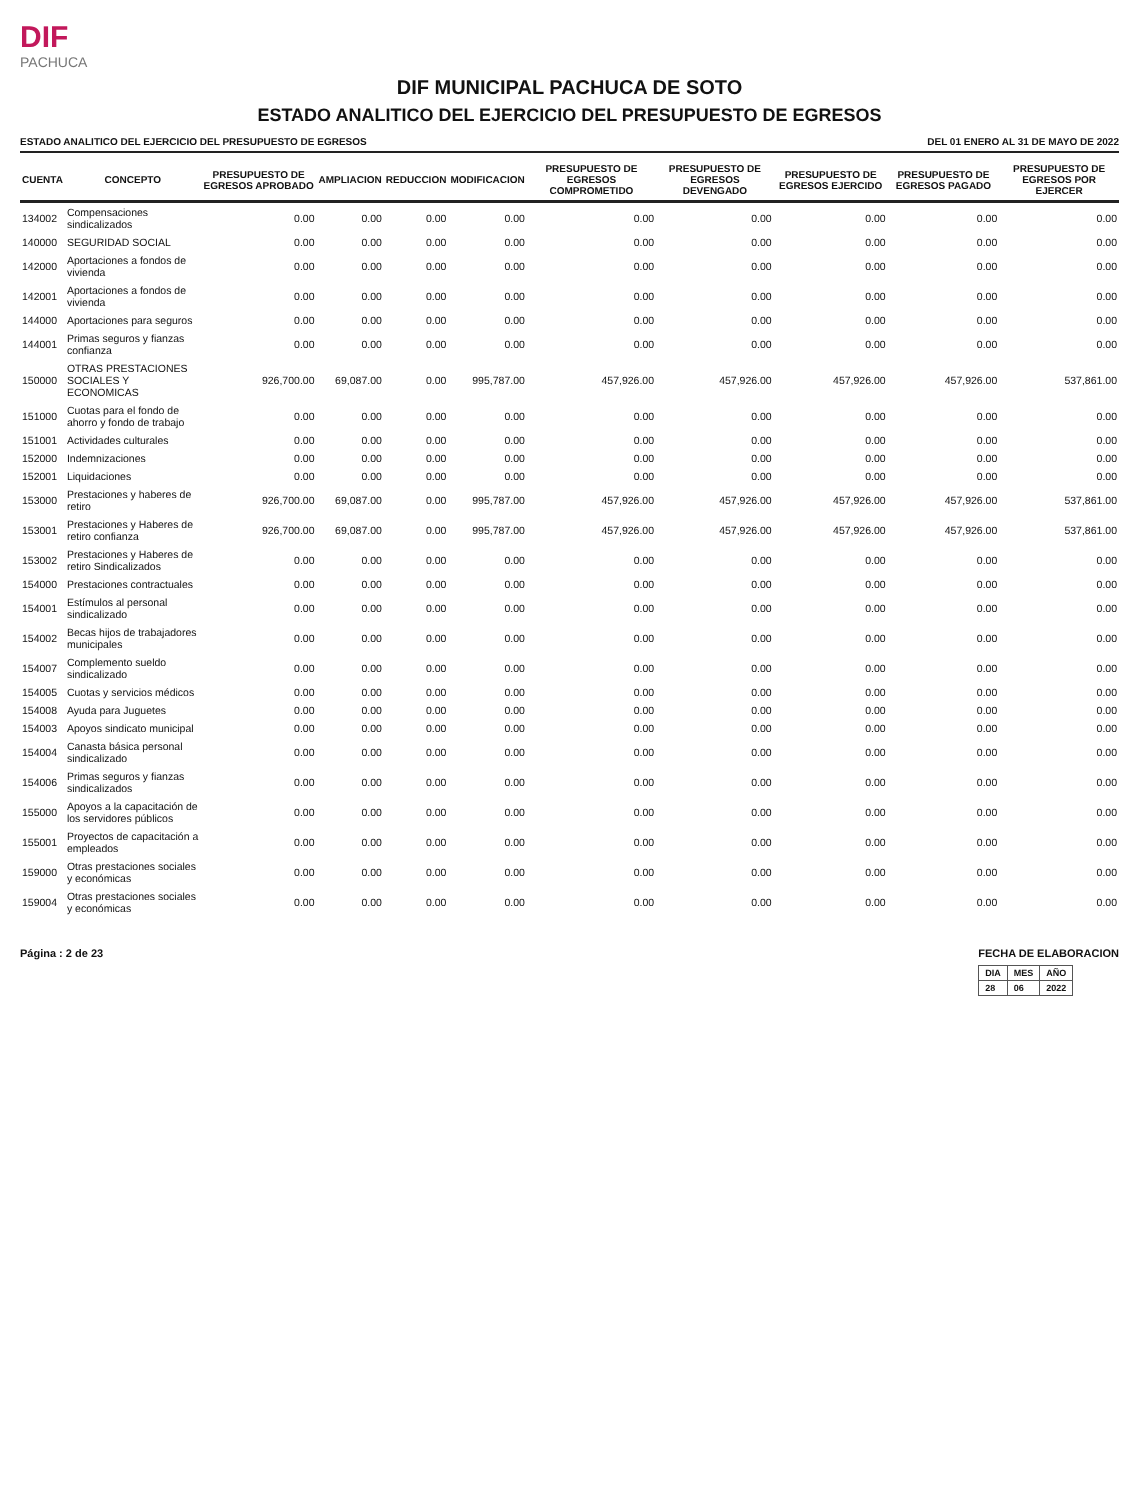DIF
PACHUCA
DIF MUNICIPAL PACHUCA DE SOTO
ESTADO ANALITICO DEL EJERCICIO DEL PRESUPUESTO DE EGRESOS
ESTADO ANALITICO DEL EJERCICIO DEL PRESUPUESTO DE EGRESOS DEL 01 ENERO AL 31 DE MAYO DE 2022
| CUENTA | CONCEPTO | PRESUPUESTO DE EGRESOS APROBADO | AMPLIACION | REDUCCION | MODIFICACION | PRESUPUESTO DE EGRESOS COMPROMETIDO | PRESUPUESTO DE EGRESOS DEVENGADO | PRESUPUESTO DE EGRESOS EJERCIDO | PRESUPUESTO DE EGRESOS PAGADO | PRESUPUESTO DE EGRESOS POR EJERCER |
| --- | --- | --- | --- | --- | --- | --- | --- | --- | --- | --- |
| 134002 | Compensaciones sindicalizados | 0.00 | 0.00 | 0.00 | 0.00 | 0.00 | 0.00 | 0.00 | 0.00 | 0.00 |
| 140000 | SEGURIDAD SOCIAL | 0.00 | 0.00 | 0.00 | 0.00 | 0.00 | 0.00 | 0.00 | 0.00 | 0.00 |
| 142000 | Aportaciones a fondos de vivienda | 0.00 | 0.00 | 0.00 | 0.00 | 0.00 | 0.00 | 0.00 | 0.00 | 0.00 |
| 142001 | Aportaciones a fondos de vivienda | 0.00 | 0.00 | 0.00 | 0.00 | 0.00 | 0.00 | 0.00 | 0.00 | 0.00 |
| 144000 | Aportaciones para seguros | 0.00 | 0.00 | 0.00 | 0.00 | 0.00 | 0.00 | 0.00 | 0.00 | 0.00 |
| 144001 | Primas seguros y fianzas confianza | 0.00 | 0.00 | 0.00 | 0.00 | 0.00 | 0.00 | 0.00 | 0.00 | 0.00 |
| 150000 | OTRAS PRESTACIONES SOCIALES Y ECONOMICAS | 926,700.00 | 69,087.00 | 0.00 | 995,787.00 | 457,926.00 | 457,926.00 | 457,926.00 | 457,926.00 | 537,861.00 |
| 151000 | Cuotas para el fondo de ahorro y fondo de trabajo | 0.00 | 0.00 | 0.00 | 0.00 | 0.00 | 0.00 | 0.00 | 0.00 | 0.00 |
| 151001 | Actividades culturales | 0.00 | 0.00 | 0.00 | 0.00 | 0.00 | 0.00 | 0.00 | 0.00 | 0.00 |
| 152000 | Indemnizaciones | 0.00 | 0.00 | 0.00 | 0.00 | 0.00 | 0.00 | 0.00 | 0.00 | 0.00 |
| 152001 | Liquidaciones | 0.00 | 0.00 | 0.00 | 0.00 | 0.00 | 0.00 | 0.00 | 0.00 | 0.00 |
| 153000 | Prestaciones y haberes de retiro | 926,700.00 | 69,087.00 | 0.00 | 995,787.00 | 457,926.00 | 457,926.00 | 457,926.00 | 457,926.00 | 537,861.00 |
| 153001 | Prestaciones y Haberes de retiro confianza | 926,700.00 | 69,087.00 | 0.00 | 995,787.00 | 457,926.00 | 457,926.00 | 457,926.00 | 457,926.00 | 537,861.00 |
| 153002 | Prestaciones y Haberes de retiro Sindicalizados | 0.00 | 0.00 | 0.00 | 0.00 | 0.00 | 0.00 | 0.00 | 0.00 | 0.00 |
| 154000 | Prestaciones contractuales | 0.00 | 0.00 | 0.00 | 0.00 | 0.00 | 0.00 | 0.00 | 0.00 | 0.00 |
| 154001 | Estímulos al personal sindicalizado | 0.00 | 0.00 | 0.00 | 0.00 | 0.00 | 0.00 | 0.00 | 0.00 | 0.00 |
| 154002 | Becas hijos de trabajadores municipales | 0.00 | 0.00 | 0.00 | 0.00 | 0.00 | 0.00 | 0.00 | 0.00 | 0.00 |
| 154007 | Complemento sueldo sindicalizado | 0.00 | 0.00 | 0.00 | 0.00 | 0.00 | 0.00 | 0.00 | 0.00 | 0.00 |
| 154005 | Cuotas y servicios médicos | 0.00 | 0.00 | 0.00 | 0.00 | 0.00 | 0.00 | 0.00 | 0.00 | 0.00 |
| 154008 | Ayuda para Juguetes | 0.00 | 0.00 | 0.00 | 0.00 | 0.00 | 0.00 | 0.00 | 0.00 | 0.00 |
| 154003 | Apoyos sindicato municipal | 0.00 | 0.00 | 0.00 | 0.00 | 0.00 | 0.00 | 0.00 | 0.00 | 0.00 |
| 154004 | Canasta básica personal sindicalizado | 0.00 | 0.00 | 0.00 | 0.00 | 0.00 | 0.00 | 0.00 | 0.00 | 0.00 |
| 154006 | Primas seguros y fianzas sindicalizados | 0.00 | 0.00 | 0.00 | 0.00 | 0.00 | 0.00 | 0.00 | 0.00 | 0.00 |
| 155000 | Apoyos a la capacitación de los servidores públicos | 0.00 | 0.00 | 0.00 | 0.00 | 0.00 | 0.00 | 0.00 | 0.00 | 0.00 |
| 155001 | Proyectos de capacitación a empleados | 0.00 | 0.00 | 0.00 | 0.00 | 0.00 | 0.00 | 0.00 | 0.00 | 0.00 |
| 159000 | Otras prestaciones sociales y económicas | 0.00 | 0.00 | 0.00 | 0.00 | 0.00 | 0.00 | 0.00 | 0.00 | 0.00 |
| 159004 | Otras prestaciones sociales y económicas | 0.00 | 0.00 | 0.00 | 0.00 | 0.00 | 0.00 | 0.00 | 0.00 | 0.00 |
Página : 2 de 23 FECHA DE ELABORACION
| DIA | MES | AÑO |
| --- | --- | --- |
| 28 | 06 | 2022 |